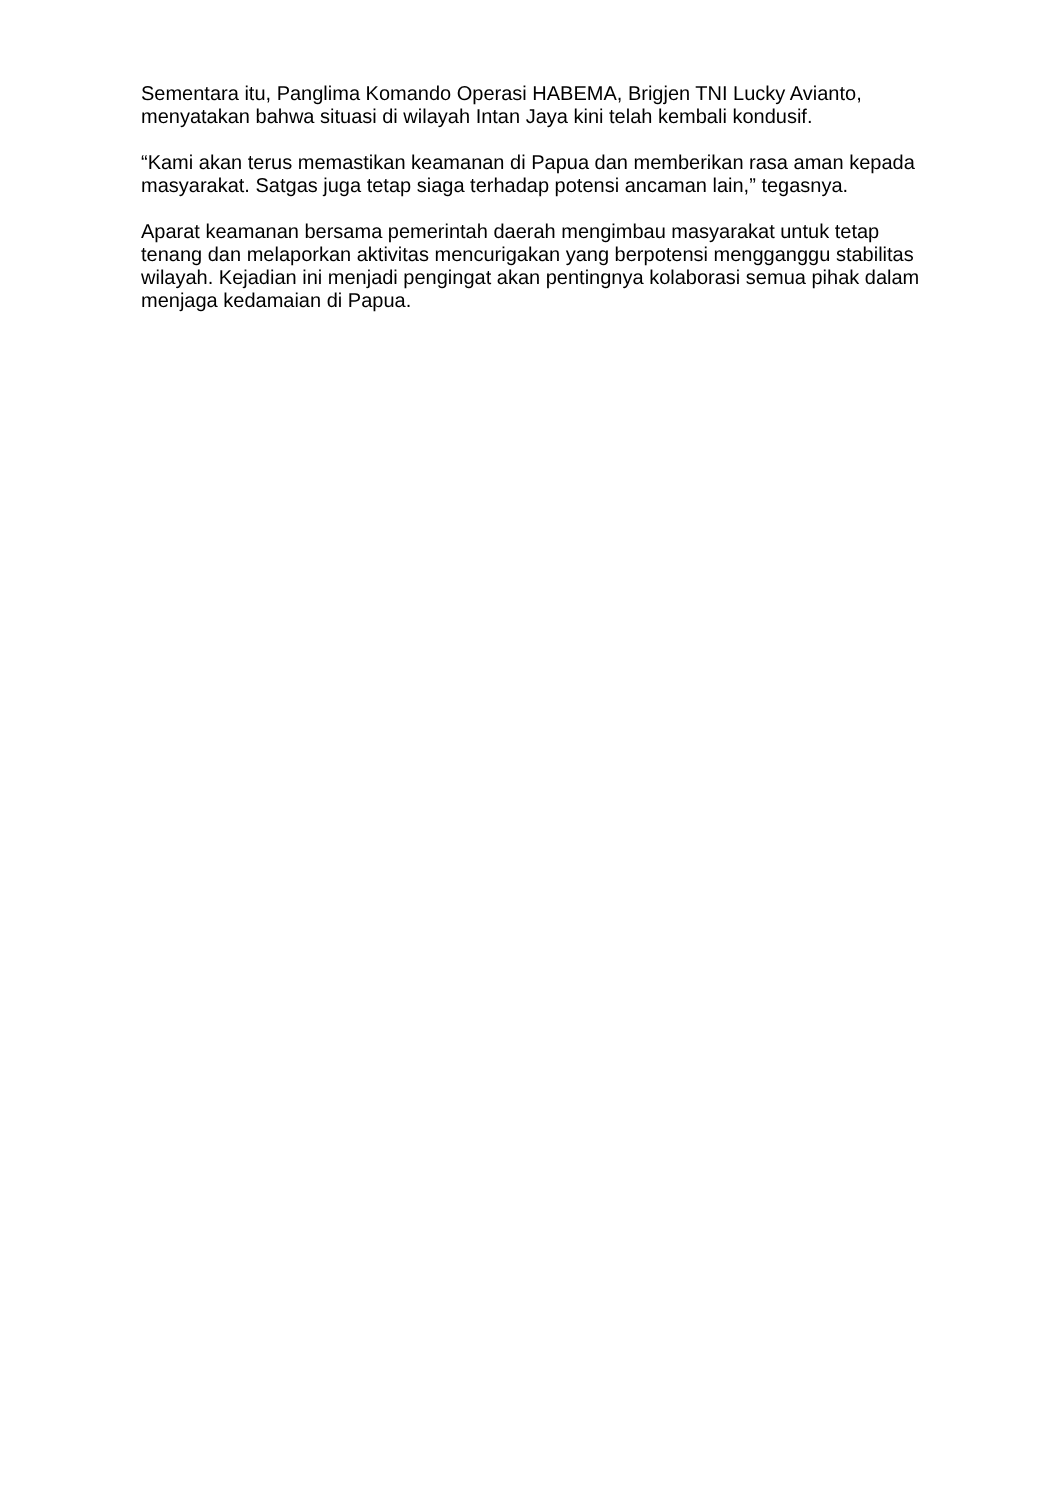Sementara itu, Panglima Komando Operasi HABEMA, Brigjen TNI Lucky Avianto, menyatakan bahwa situasi di wilayah Intan Jaya kini telah kembali kondusif.
“Kami akan terus memastikan keamanan di Papua dan memberikan rasa aman kepada masyarakat. Satgas juga tetap siaga terhadap potensi ancaman lain,” tegasnya.
Aparat keamanan bersama pemerintah daerah mengimbau masyarakat untuk tetap tenang dan melaporkan aktivitas mencurigakan yang berpotensi mengganggu stabilitas wilayah. Kejadian ini menjadi pengingat akan pentingnya kolaborasi semua pihak dalam menjaga kedamaian di Papua.